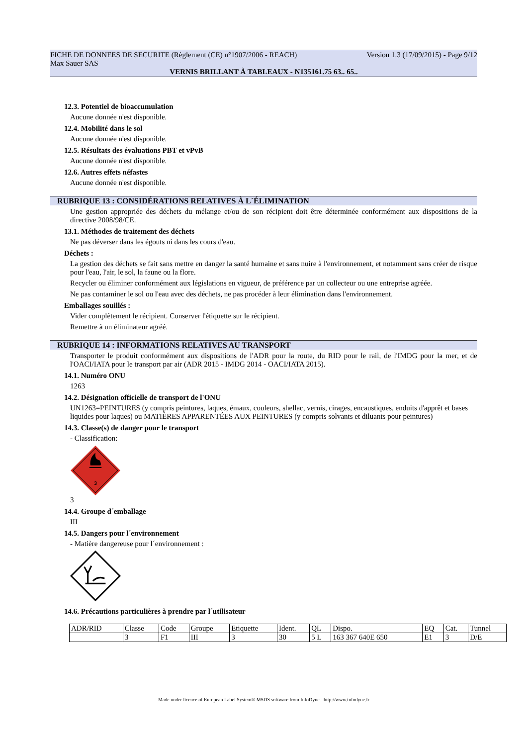FICHE DE DONNEES DE SECURITE (Règlement (CE) n°1907/2006 - REACH) Version 1.3 (17/09/2015) - Page 9/12
Max Sauer SAS
VERNIS BRILLANT À TABLEAUX - N135161.75 63.. 65..
12.3. Potentiel de bioaccumulation
Aucune donnée n'est disponible.
12.4. Mobilité dans le sol
Aucune donnée n'est disponible.
12.5. Résultats des évaluations PBT et vPvB
Aucune donnée n'est disponible.
12.6. Autres effets néfastes
Aucune donnée n'est disponible.
RUBRIQUE 13 : CONSIDÉRATIONS RELATIVES À L´ÉLIMINATION
Une gestion appropriée des déchets du mélange et/ou de son récipient doit être déterminée conformément aux dispositions de la directive 2008/98/CE.
13.1. Méthodes de traitement des déchets
Ne pas déverser dans les égouts ni dans les cours d'eau.
Déchets :
La gestion des déchets se fait sans mettre en danger la santé humaine et sans nuire à l'environnement, et notamment sans créer de risque pour l'eau, l'air, le sol, la faune ou la flore.
Recycler ou éliminer conformément aux législations en vigueur, de préférence par un collecteur ou une entreprise agréée.
Ne pas contaminer le sol ou l'eau avec des déchets, ne pas procéder à leur élimination dans l'environnement.
Emballages souillés :
Vider complètement le récipient. Conserver l'étiquette sur le récipient.
Remettre à un éliminateur agréé.
RUBRIQUE 14 : INFORMATIONS RELATIVES AU TRANSPORT
Transporter le produit conformément aux dispositions de l'ADR pour la route, du RID pour le rail, de l'IMDG pour la mer, et de l'OACI/IATA pour le transport par air (ADR 2015 - IMDG 2014 - OACI/IATA 2015).
14.1. Numéro ONU
1263
14.2. Désignation officielle de transport de l'ONU
UN1263=PEINTURES (y compris peintures, laques, émaux, couleurs, shellac, vernis, cirages, encaustiques, enduits d'apprêt et bases liquides pour laques) ou MATIÈRES APPARENTÉES AUX PEINTURES (y compris solvants et diluants pour peintures)
14.3. Classe(s) de danger pour le transport
- Classification:
3
3
14.4. Groupe d´emballage
III
14.5. Dangers pour l´environnement
- Matière dangereuse pour l´environnement :
14.6. Précautions particulières à prendre par l´utilisateur
| ADR/RID | Classe | Code | Groupe | Etiquette | Ident. | QL | Dispo. | EQ | Cat. | Tunnel |
| | 3 | F1 | III | 3 | 30 | 5 L | 163 367 640E 650 | E1 | 3 | D/E |
- Made under licence of European Label System® MSDS software from InfoDyne - http://www.infodyne.fr -